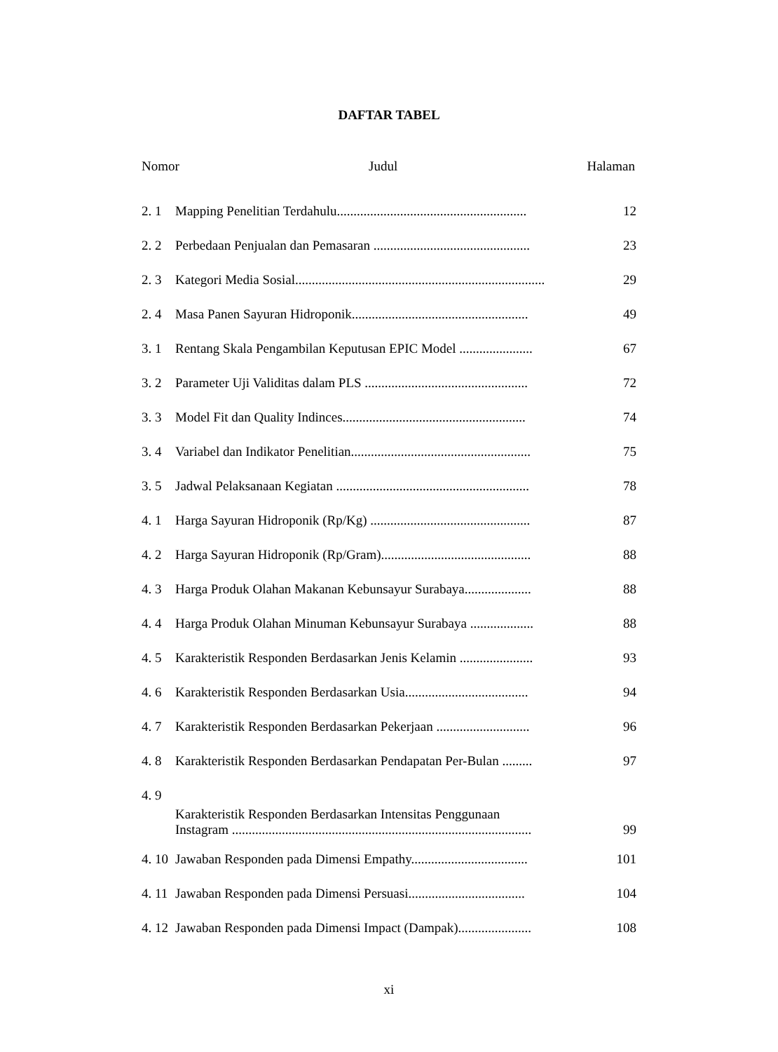DAFTAR TABEL
Nomor Judul Halaman
2. 1 Mapping Penelitian Terdahulu......................................................... 12
2. 2 Perbedaan Penjualan dan Pemasaran ............................................... 23
2. 3 Kategori Media Sosial........................................................................... 29
2. 4 Masa Panen Sayuran Hidroponik..................................................... 49
3. 1 Rentang Skala Pengambilan Keputusan EPIC Model ...................... 67
3. 2 Parameter Uji Validitas dalam PLS ................................................. 72
3. 3 Model Fit dan Quality Indinces....................................................... 74
3. 4 Variabel dan Indikator Penelitian...................................................... 75
3. 5 Jadwal Pelaksanaan Kegiatan .......................................................... 78
4. 1 Harga Sayuran Hidroponik (Rp/Kg) ................................................ 87
4. 2 Harga Sayuran Hidroponik (Rp/Gram)............................................. 88
4. 3 Harga Produk Olahan Makanan Kebunsayur Surabaya.................... 88
4. 4 Harga Produk Olahan Minuman Kebunsayur Surabaya ................... 88
4. 5 Karakteristik Responden Berdasarkan Jenis Kelamin ...................... 93
4. 6 Karakteristik Responden Berdasarkan Usia..................................... 94
4. 7 Karakteristik Responden Berdasarkan Pekerjaan ............................ 96
4. 8 Karakteristik Responden Berdasarkan Pendapatan Per-Bulan ......... 97
4. 9 Karakteristik Responden Berdasarkan Intensitas Penggunaan
Instagram .......................................................................................... 99
4. 10 Jawaban Responden pada Dimensi Empathy................................... 101
4. 11 Jawaban Responden pada Dimensi Persuasi................................... 104
4. 12 Jawaban Responden pada Dimensi Impact (Dampak)...................... 108
xi